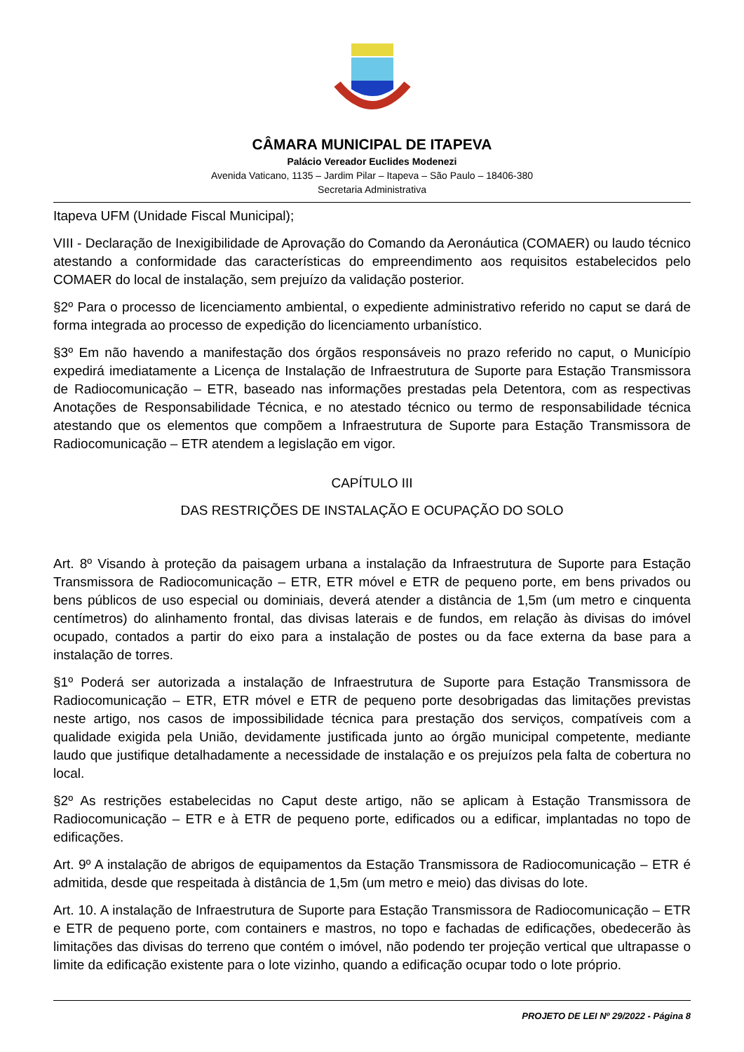CÂMARA MUNICIPAL DE ITAPEVA
Palácio Vereador Euclides Modenezi
Avenida Vaticano, 1135 – Jardim Pilar – Itapeva – São Paulo – 18406-380
Secretaria Administrativa
Itapeva UFM (Unidade Fiscal Municipal);
VIII - Declaração de Inexigibilidade de Aprovação do Comando da Aeronáutica (COMAER) ou laudo técnico atestando a conformidade das características do empreendimento aos requisitos estabelecidos pelo COMAER do local de instalação, sem prejuízo da validação posterior.
§2º Para o processo de licenciamento ambiental, o expediente administrativo referido no caput se dará de forma integrada ao processo de expedição do licenciamento urbanístico.
§3º Em não havendo a manifestação dos órgãos responsáveis no prazo referido no caput, o Município expedirá imediatamente a Licença de Instalação de Infraestrutura de Suporte para Estação Transmissora de Radiocomunicação – ETR, baseado nas informações prestadas pela Detentora, com as respectivas Anotações de Responsabilidade Técnica, e no atestado técnico ou termo de responsabilidade técnica atestando que os elementos que compõem a Infraestrutura de Suporte para Estação Transmissora de Radiocomunicação – ETR atendem a legislação em vigor.
CAPÍTULO III
DAS RESTRIÇÕES DE INSTALAÇÃO E OCUPAÇÃO DO SOLO
Art. 8º Visando à proteção da paisagem urbana a instalação da Infraestrutura de Suporte para Estação Transmissora de Radiocomunicação – ETR, ETR móvel e ETR de pequeno porte, em bens privados ou bens públicos de uso especial ou dominiais, deverá atender a distância de 1,5m (um metro e cinquenta centímetros) do alinhamento frontal, das divisas laterais e de fundos, em relação às divisas do imóvel ocupado, contados a partir do eixo para a instalação de postes ou da face externa da base para a instalação de torres.
§1º Poderá ser autorizada a instalação de Infraestrutura de Suporte para Estação Transmissora de Radiocomunicação – ETR, ETR móvel e ETR de pequeno porte desobrigadas das limitações previstas neste artigo, nos casos de impossibilidade técnica para prestação dos serviços, compatíveis com a qualidade exigida pela União, devidamente justificada junto ao órgão municipal competente, mediante laudo que justifique detalhadamente a necessidade de instalação e os prejuízos pela falta de cobertura no local.
§2º As restrições estabelecidas no Caput deste artigo, não se aplicam à Estação Transmissora de Radiocomunicação – ETR e à ETR de pequeno porte, edificados ou a edificar, implantadas no topo de edificações.
Art. 9º A instalação de abrigos de equipamentos da Estação Transmissora de Radiocomunicação – ETR é admitida, desde que respeitada à distância de 1,5m (um metro e meio) das divisas do lote.
Art. 10. A instalação de Infraestrutura de Suporte para Estação Transmissora de Radiocomunicação – ETR e ETR de pequeno porte, com containers e mastros, no topo e fachadas de edificações, obedecerão às limitações das divisas do terreno que contém o imóvel, não podendo ter projeção vertical que ultrapasse o limite da edificação existente para o lote vizinho, quando a edificação ocupar todo o lote próprio.
PROJETO DE LEI Nº 29/2022 - Página 8